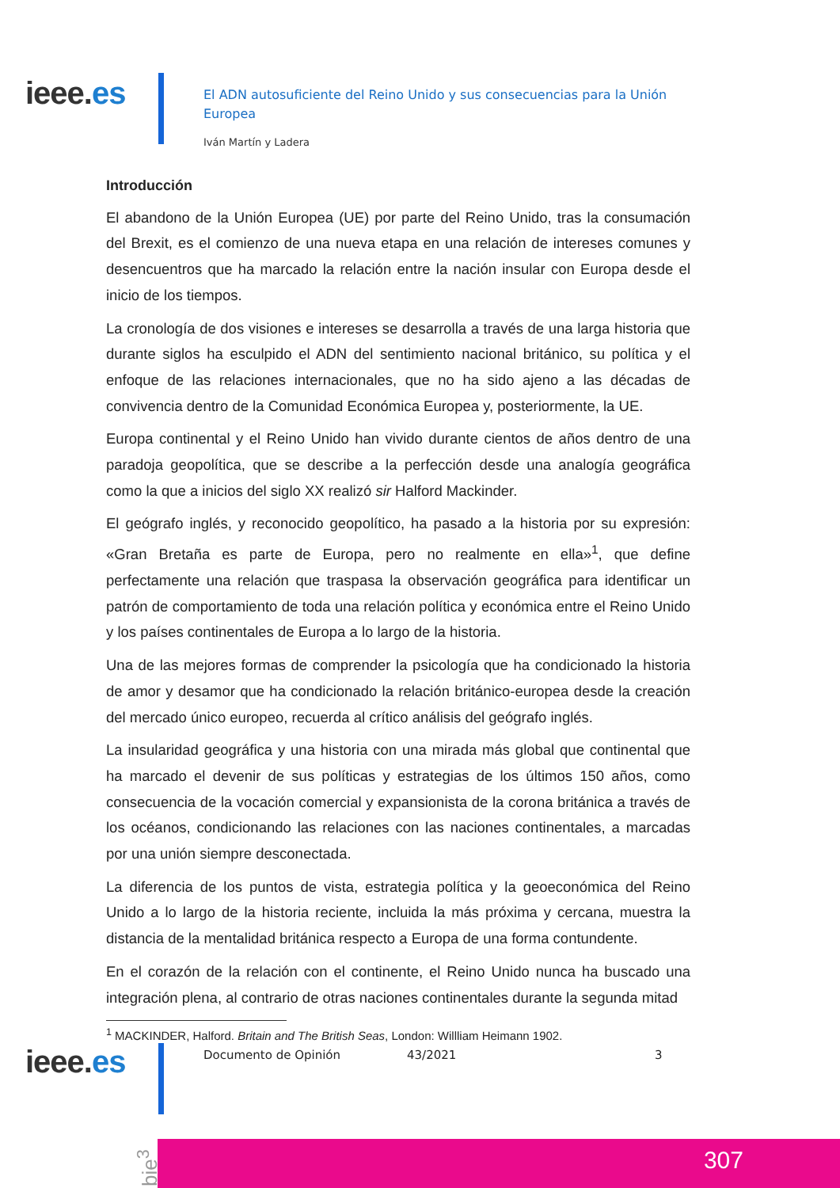ieee.es
El ADN autosuficiente del Reino Unido y sus consecuencias para la Unión Europea
Iván Martín y Ladera
Introducción
El abandono de la Unión Europea (UE) por parte del Reino Unido, tras la consumación del Brexit, es el comienzo de una nueva etapa en una relación de intereses comunes y desencuentros que ha marcado la relación entre la nación insular con Europa desde el inicio de los tiempos.
La cronología de dos visiones e intereses se desarrolla a través de una larga historia que durante siglos ha esculpido el ADN del sentimiento nacional británico, su política y el enfoque de las relaciones internacionales, que no ha sido ajeno a las décadas de convivencia dentro de la Comunidad Económica Europea y, posteriormente, la UE.
Europa continental y el Reino Unido han vivido durante cientos de años dentro de una paradoja geopolítica, que se describe a la perfección desde una analogía geográfica como la que a inicios del siglo XX realizó sir Halford Mackinder.
El geógrafo inglés, y reconocido geopolítico, ha pasado a la historia por su expresión: «Gran Bretaña es parte de Europa, pero no realmente en ella»<sup>1</sup>, que define perfectamente una relación que traspasa la observación geográfica para identificar un patrón de comportamiento de toda una relación política y económica entre el Reino Unido y los países continentales de Europa a lo largo de la historia.
Una de las mejores formas de comprender la psicología que ha condicionado la historia de amor y desamor que ha condicionado la relación británico-europea desde la creación del mercado único europeo, recuerda al crítico análisis del geógrafo inglés.
La insularidad geográfica y una historia con una mirada más global que continental que ha marcado el devenir de sus políticas y estrategias de los últimos 150 años, como consecuencia de la vocación comercial y expansionista de la corona británica a través de los océanos, condicionando las relaciones con las naciones continentales, a marcadas por una unión siempre desconectada.
La diferencia de los puntos de vista, estrategia política y la geoeconómica del Reino Unido a lo largo de la historia reciente, incluida la más próxima y cercana, muestra la distancia de la mentalidad británica respecto a Europa de una forma contundente.
En el corazón de la relación con el continente, el Reino Unido nunca ha buscado una integración plena, al contrario de otras naciones continentales durante la segunda mitad
<sup>1</sup> MACKINDER, Halford. Britain and The British Seas, London: Willliam Heimann 1902.
ieee.es Documento de Opinión 43/2021 3
bie<sup>3</sup>
307